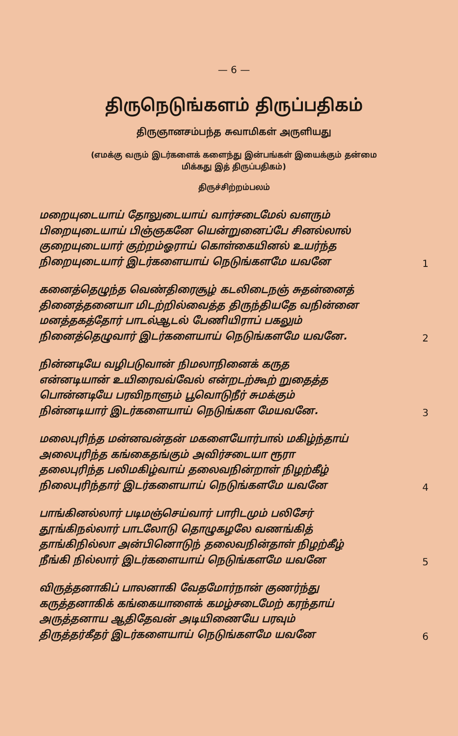— 6 —
திருநெடுங்களம் திருப்பதிகம்
திருஞானசம்பந்த சுவாமிகள் அருளியது
(எமக்கு வரும் இடர்களைக் களைந்து இன்பங்கள் இயைக்கும் தன்மை
மிக்கது இத் திருப்பதிகம்)
திருச்சிற்றம்பலம்
மறையுடையாய் தோலுடையாய் வார்சடைமேல் வளரும்
பிறையுடையாய் பிஞ்ஞகனே யென்றுனைப்பே சினல்லால்
குறையுடையார் குற்றம்ஓராய் கொள்கையினல் உயர்ந்த
நிறையுடையார் இடர்களையாய் நெடுங்களமே யவனே
1
கனைத்தெழுந்த வெண்திரைசூழ் கடலிடைநஞ் சுதன்னைத்
தினைத்தனையா மிடற்றில்வைத்த திருந்தியதே வநின்னை
மனத்தகத்தோர் பாடல்ஆடல் பேணியிராப் பகலும்
நினைத்தெழுவார் இடர்களையாய் நெடுங்களமே யவனே.
2
நின்னடியே வழிபடுவான் நிமலாநினைக் கருத
என்னடியான் உயிரைவவ்வேல் என்றடற்கூற் றுதைத்த
பொன்னடியே பரவிநாளும் பூவொடுநீர் சுமக்கும்
நின்னடியார் இடர்களையாய் நெடுங்கள மேயவனே.
3
மலைபுரிந்த மன்னவன்தன் மகளையோர்பால் மகிழ்ந்தாய்
அலைபுரிந்த கங்கைதங்கும் அவிர்சடையா ரூரா
தலைபுரிந்த பலிமகிழ்வாய் தலைவநின்றாள் நிழற்கீழ்
நிலைபுரிந்தார் இடர்களையாய் நெடுங்களமே யவனே
4
பாங்கினல்லார் படிமஞ்செய்வார் பாரிடமும் பலிசேர்
தூங்கிநல்லார் பாடலோடு தொழுகழலே வணங்கித்
தாங்கிநில்லா அன்பினொடுந் தலைவநின்தாள் நிழற்கீழ்
நீங்கி நில்லார் இடர்களையாய் நெடுங்களமே யவனே
5
விருத்தனாகிப் பாலனாகி வேதமோர்நான் குணர்ந்து
கருத்தனாகிக் கங்கையாளைக் கமழ்சடைமேற் கரந்தாய்
அருத்தனாய ஆதிதேவன் அடியிணையே பரவும்
திருத்தர்கீதர் இடர்களையாய் நெடுங்களமே யவனே
6